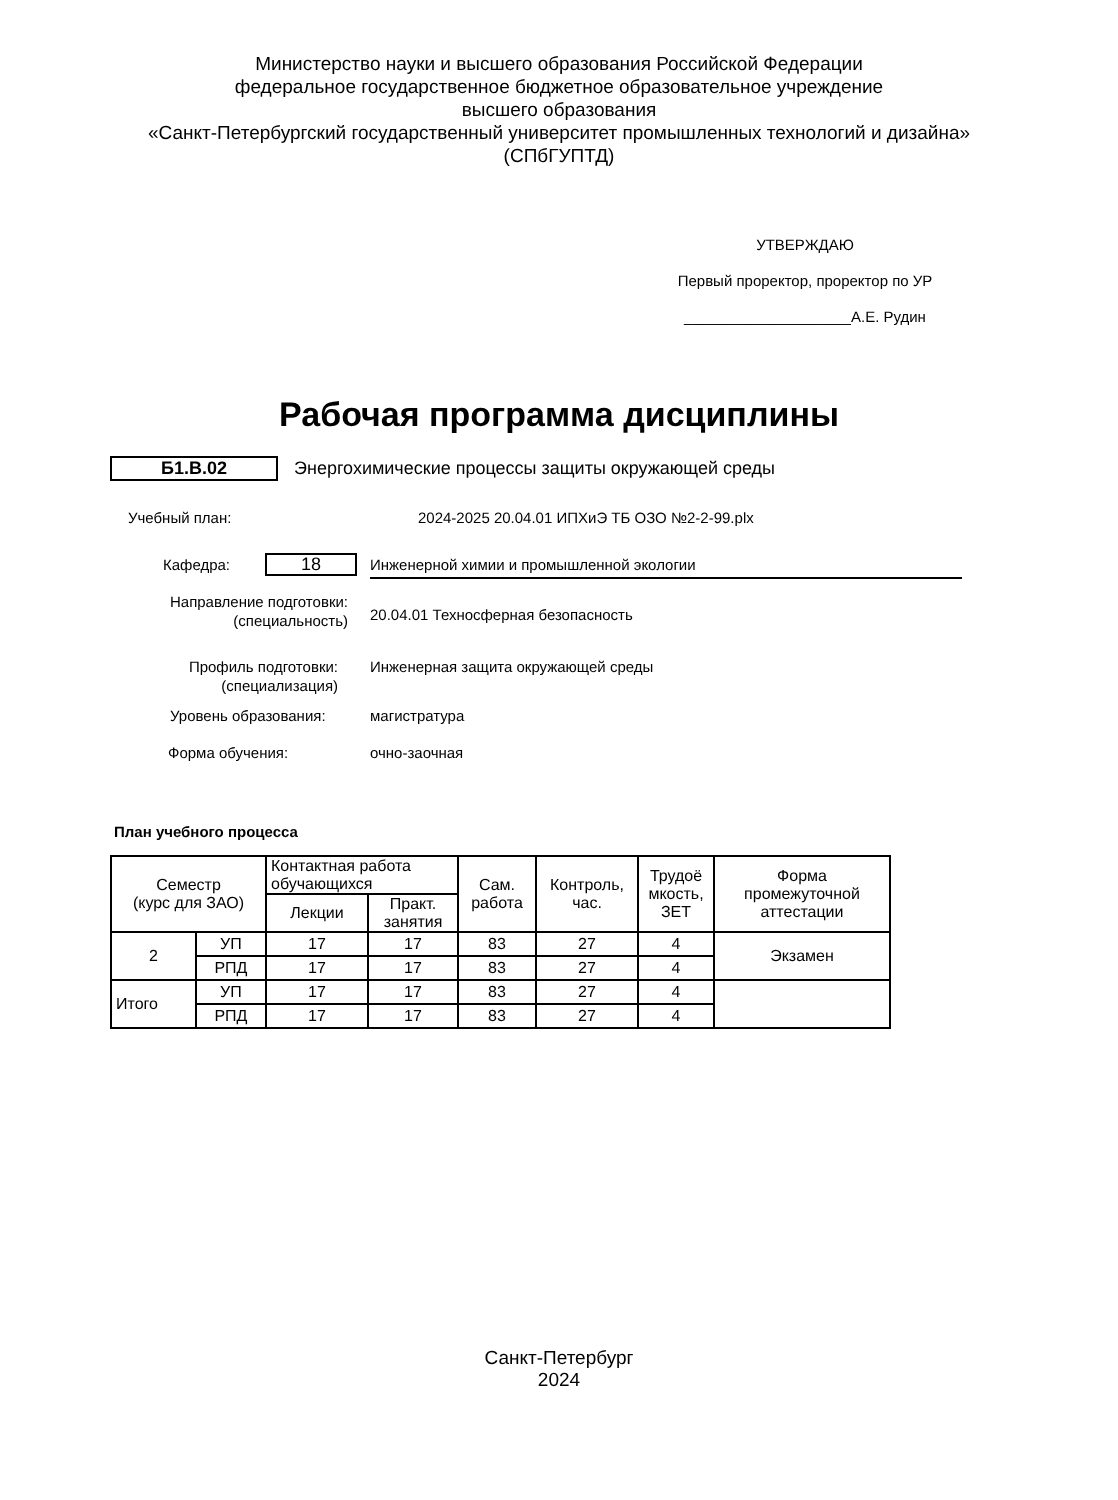Министерство науки и высшего образования Российской Федерации
федеральное государственное бюджетное образовательное учреждение
высшего образования
«Санкт-Петербургский государственный университет промышленных технологий и дизайна»
(СПбГУПТД)
УТВЕРЖДАЮ
Первый проректор, проректор по УР
____________________А.Е. Рудин
Рабочая программа дисциплины
Б1.В.02
Энергохимические процессы защиты окружающей среды
Учебный план:
2024-2025 20.04.01 ИПХиЭ ТБ ОЗО №2-2-99.plx
Кафедра: 18 Инженерной химии и промышленной экологии
Направление подготовки:
(специальность)
20.04.01 Техносферная безопасность
Профиль подготовки:
(специализация)
Инженерная защита окружающей среды
Уровень образования: магистратура
Форма обучения: очно-заочная
План учебного процесса
| Семестр (курс для ЗАО) | | Контактная работа обучающихся | | Сам. работа | Контроль, час. | Трудоё мкость, ЗЕТ | Форма промежуточной аттестации |
| --- | --- | --- | --- | --- | --- | --- | --- |
| | | Лекции | Практ. занятия | | | | |
| 2 | УП | 17 | 17 | 83 | 27 | 4 | Экзамен |
| | РПД | 17 | 17 | 83 | 27 | 4 | |
| Итого | УП | 17 | 17 | 83 | 27 | 4 | |
| | РПД | 17 | 17 | 83 | 27 | 4 | |
Санкт-Петербург
2024